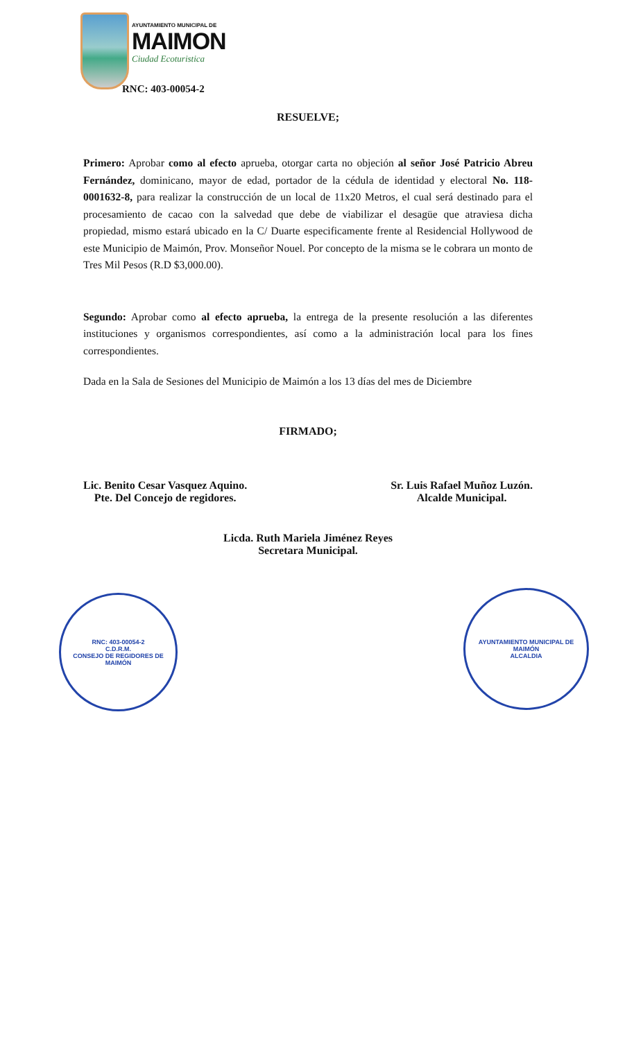AYUNTAMIENTO MUNICIPAL DE
MAIMON
Ciudad Ecoturistica
RNC: 403-00054-2
RESUELVE;
Primero: Aprobar como al efecto aprueba, otorgar carta no objeción al señor José Patricio Abreu Fernández, dominicano, mayor de edad, portador de la cédula de identidad y electoral No. 118-0001632-8, para realizar la construcción de un local de 11x20 Metros, el cual será destinado para el procesamiento de cacao con la salvedad que debe de viabilizar el desagüe que atraviesa dicha propiedad, mismo estará ubicado en la C/ Duarte especificamente frente al Residencial Hollywood de este Municipio de Maimón, Prov. Monseñor Nouel. Por concepto de la misma se le cobrara un monto de Tres Mil Pesos (R.D $3,000.00).
Segundo: Aprobar como al efecto aprueba, la entrega de la presente resolución a las diferentes instituciones y organismos correspondientes, así como a la administración local para los fines correspondientes.
Dada en la Sala de Sesiones del Municipio de Maimón a los 13 días del mes de Diciembre
FIRMADO;
Lic. Benito Cesar Vasquez Aquino.
Pte. Del Concejo de regidores.
Sr. Luis Rafael Muñoz Luzón.
Alcalde Municipal.
Licda. Ruth Mariela Jiménez Reyes
Secretara Municipal.
RNC: 403-00054-2
C.D.R.M.
CONSEJO DE REGIDORES DE MAIMÓN
AYUNTAMIENTO MUNICIPAL DE MAIMÓN
ALCALDIA